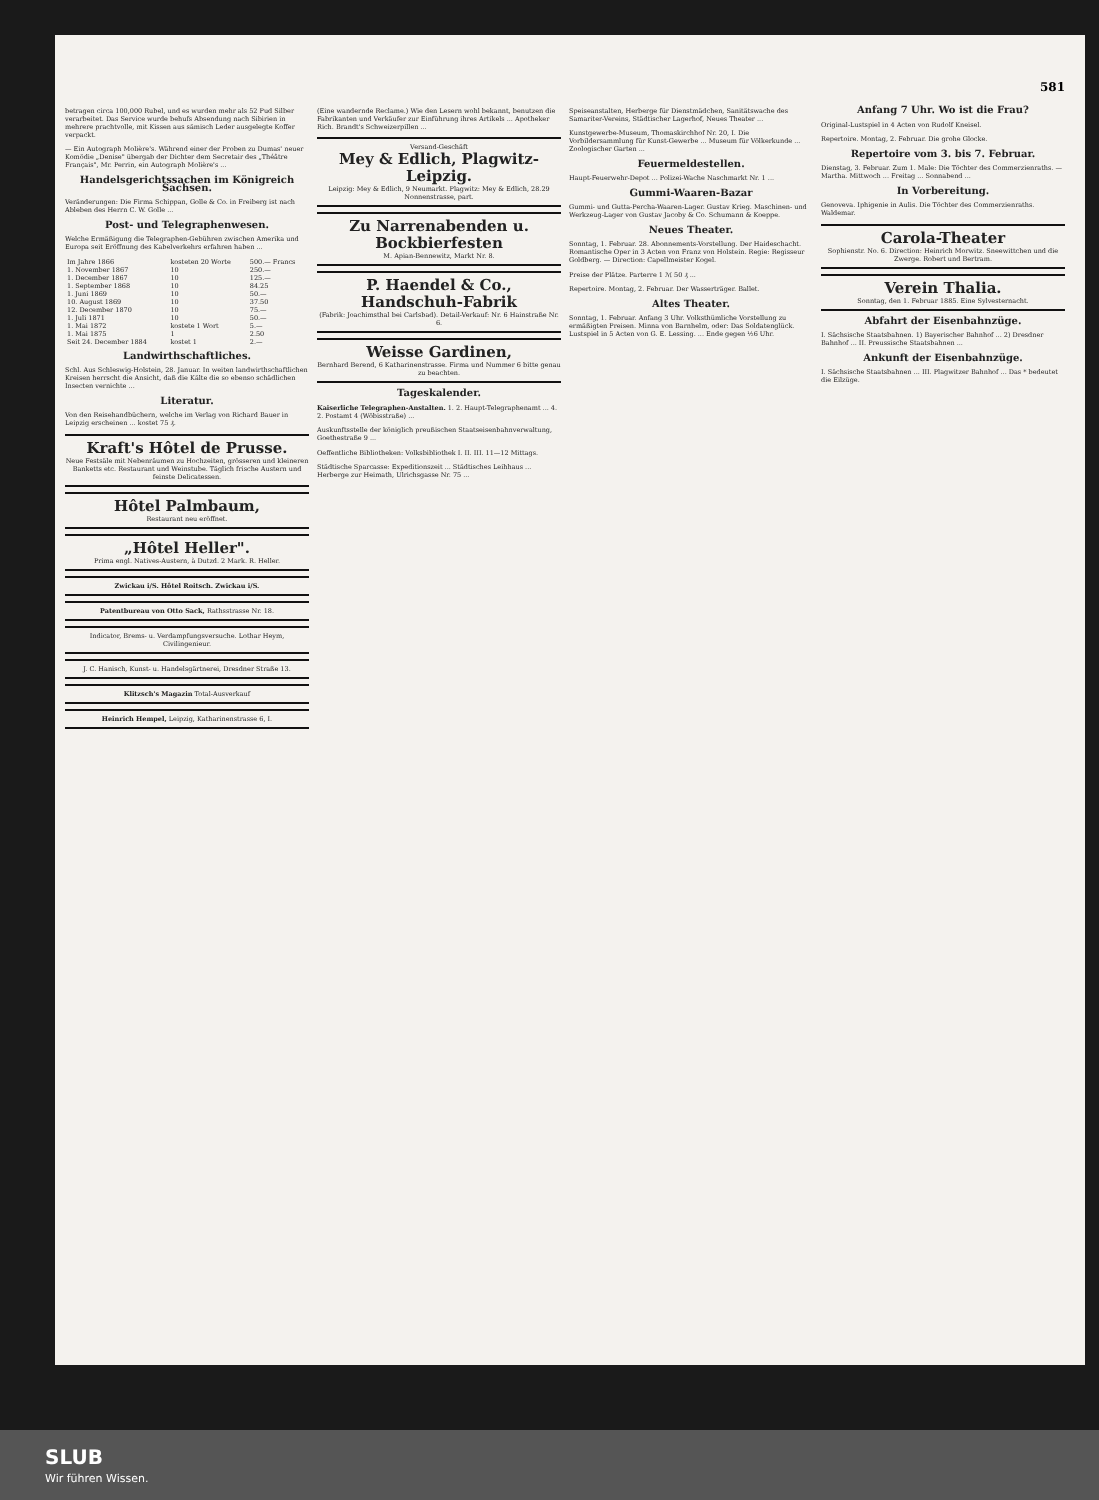581
betragen circa 100,000 Rubel, und es wurden mehr als 52 Pud Silber verarbeitet. Das Service wurde behufs Absendung nach Sibirien in mehrere prachtvolle, mit Kissen aus sämisch Leder ausgelegte Koffer verpackt.
— Ein Autograph Molière's. Während einer der Proben zu Dumas' neuer Komödie „Denise" übergab der Dichter dem Secretair des „Théâtre Français", Mr. Perrin, ein Autograph Molière's ...
Handelsgerichtssachen im Königreich Sachsen.
Veränderungen: Die Firma Schippan, Golle & Co. in Freiberg ist nach Ableben des Herrn C. W. Golle ...
Post- und Telegraphenwesen.
Welche Ermäßigung die Telegraphen-Gebühren zwischen Amerika und Europa seit Eröffnung des Kabelverkehrs erfahren haben ...
| Im Jahre 1866 | kosteten 20 Worte | 500.— Francs |
| 1. November 1867 | 10 | 250.— |
| 1. December 1867 | 10 | 125.— |
| 1. September 1868 | 10 | 84.25 |
| 1. Juni 1869 | 10 | 50.— |
| 10. August 1869 | 10 | 37.50 |
| 12. December 1870 | 10 | 75.— |
| 1. Juli 1871 | 10 | 50.— |
| 1. Mai 1872 | kostete 1 Wort | 5.— |
| 1. Mai 1875 | 1 | 2.50 |
| Seit 24. December 1884 | kostet 1 | 2.— |
Landwirthschaftliches.
Schl. Aus Schleswig-Holstein, 28. Januar. In weiten landwirthschaftlichen Kreisen herrscht die Ansicht, daß die Kälte die so ebenso schädlichen Insecten vernichte ...
Literatur.
Von den Reisehandbüchern, welche im Verlag von Richard Bauer in Leipzig erscheinen ... kostet 75 ₰.
Kraft's Hôtel de Prusse.
Neue Festsäle mit Nebenräumen zu Hochzeiten, grösseren und kleineren Banketts etc. Restaurant und Weinstube. Täglich frische Austern und feinste Delicatessen.
Hôtel Palmbaum,
Restaurant neu eröffnet.
„Hôtel Heller".
Prima engl. Natives-Austern, à Dutzd. 2 Mark. R. Heller.
Zwickau i/S. Hôtel Roitsch. Zwickau i/S.
Patentbureau von Otto Sack, Rathsstrasse Nr. 18.
Indicator, Brems- u. Verdampfungsversuche. Lothar Heym, Civilingenieur.
J. C. Hanisch, Kunst- u. Handelsgärtnerei, Dresdner Straße 13.
Klitzsch's Magazin Total-Ausverkauf
Heinrich Hempel, Leipzig, Katharinenstrasse 6, I.
(Eine wandernde Reclame.) Wie den Lesern wohl bekannt, benutzen die Fabrikanten und Verkäufer zur Einführung ihres Artikels ... Apotheker Rich. Brandt's Schweizerpillen ...
Versand-Geschäft
Mey & Edlich, Plagwitz-Leipzig.
Leipzig: Mey & Edlich, 9 Neumarkt. Plagwitz: Mey & Edlich, 28.29 Nonnenstrasse, part.
Zu Narrenabenden u. Bockbierfesten
M. Apian-Bennewitz, Markt Nr. 8.
P. Haendel & Co., Handschuh-Fabrik
(Fabrik: Joachimsthal bei Carlsbad). Detail-Verkauf: Nr. 6 Hainstraße Nr. 6.
Weisse Gardinen,
Bernhard Berend, 6 Katharinenstrasse. Firma und Nummer 6 bitte genau zu beachten.
Tageskalender.
Kaiserliche Telegraphen-Anstalten. 1. 2. Haupt-Telegraphenamt ... 4. 2. Postamt 4 (Wöbisstraße) ...
Auskunftsstelle der königlich preußischen Staatseisenbahnverwaltung, Goethestraße 9 ...
Oeffentliche Bibliotheken: Volksbibliothek I. II. III. 11—12 Mittags.
Städtische Sparcasse: Expeditionszeit ... Städtisches Leihhaus ... Herberge zur Heimath, Ulrichsgasse Nr. 75 ...
Speiseanstalten, Herberge für Dienstmädchen, Sanitätswache des Samariter-Vereins, Städtischer Lagerhof, Neues Theater ...
Kunstgewerbe-Museum, Thomaskirchhof Nr. 20, I. Die Vorbildersammlung für Kunst-Gewerbe ... Museum für Völkerkunde ... Zoologischer Garten ...
Feuermeldestellen.
Haupt-Feuerwehr-Depot ... Polizei-Wache Naschmarkt Nr. 1 ...
Gummi-Waaren-Bazar
Gummi- und Gutta-Percha-Waaren-Lager. Gustav Krieg. Maschinen- und Werkzeug-Lager von Gustav Jacoby & Co. Schumann & Koeppe.
Neues Theater.
Sonntag, 1. Februar. 28. Abonnements-Vorstellung. Der Haideschacht. Romantische Oper in 3 Acten von Franz von Holstein. Regie: Regisseur Goldberg. — Direction: Capellmeister Kogel.
Preise der Plätze. Parterre 1 ℳ 50 ₰ ...
Repertoire. Montag, 2. Februar. Der Wasserträger. Ballet.
Altes Theater.
Sonntag, 1. Februar. Anfang 3 Uhr. Volksthümliche Vorstellung zu ermäßigten Preisen. Minna von Barnhelm, oder: Das Soldatenglück. Lustspiel in 5 Acten von G. E. Lessing. ... Ende gegen ½6 Uhr.
Anfang 7 Uhr. Wo ist die Frau?
Original-Lustspiel in 4 Acten von Rudolf Kneisel.
Repertoire. Montag, 2. Februar. Die grohe Glocke.
Repertoire vom 3. bis 7. Februar.
Dienstag, 3. Februar. Zum 1. Male: Die Töchter des Commerzienraths. — Martha. Mittwoch ... Freitag ... Sonnabend ...
In Vorbereitung.
Genoveva. Iphigenie in Aulis. Die Töchter des Commerzienraths. Waldemar.
Carola-Theater
Sophienstr. No. 6. Direction: Heinrich Morwitz. Sneewittchen und die Zwerge. Robert und Bertram.
Verein Thalia.
Sonntag, den 1. Februar 1885. Eine Sylvesternacht.
Abfahrt der Eisenbahnzüge.
I. Sächsische Staatsbahnen. 1) Bayerischer Bahnhof ... 2) Dresdner Bahnhof ... II. Preussische Staatsbahnen ...
Ankunft der Eisenbahnzüge.
I. Sächsische Staatsbahnen ... III. Plagwitzer Bahnhof ... Das * bedeutet die Eilzüge.
SLUB
Wir führen Wissen.